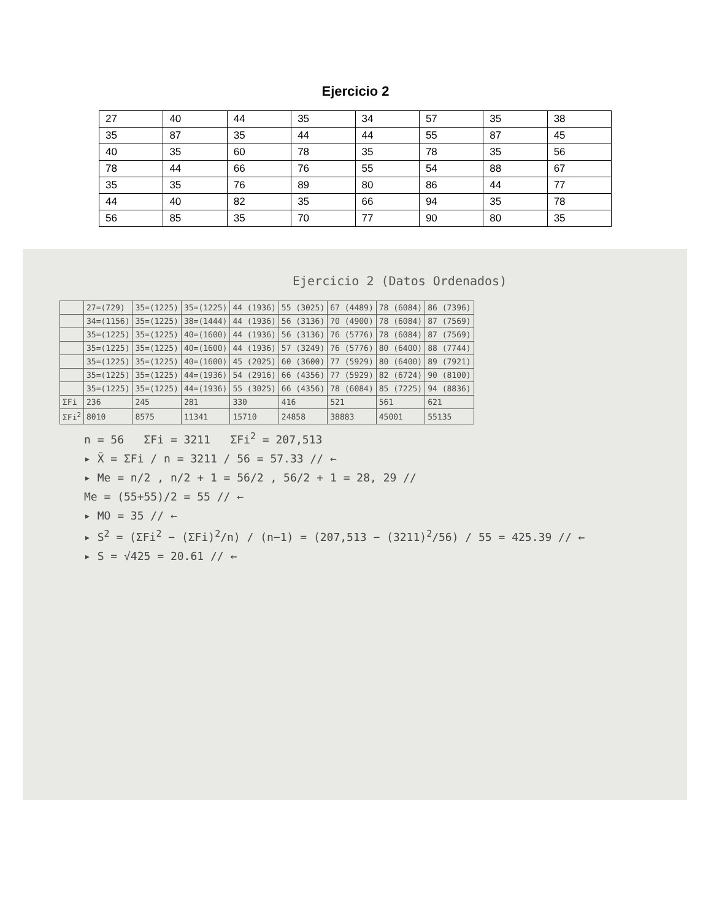Ejercicio 2
| 27 | 40 | 44 | 35 | 34 | 57 | 35 | 38 |
| 35 | 87 | 35 | 44 | 44 | 55 | 87 | 45 |
| 40 | 35 | 60 | 78 | 35 | 78 | 35 | 56 |
| 78 | 44 | 66 | 76 | 55 | 54 | 88 | 67 |
| 35 | 35 | 76 | 89 | 80 | 86 | 44 | 77 |
| 44 | 40 | 82 | 35 | 66 | 94 | 35 | 78 |
| 56 | 85 | 35 | 70 | 77 | 90 | 80 | 35 |
Ejercicio 2 (Datos Ordenados)
| | 27=(729) | 35=(1225) | 35=(1225) | 44 (1936) | 55 (3025) | 67 (4489) | 78 (6084) | 86 (7396) |
| | 34=(1156) | 35=(1225) | 38=(1444) | 44 (1936) | 56 (3136) | 70 (4900) | 78 (6084) | 87 (7569) |
| | 35=(1225) | 35=(1225) | 40=(1600) | 44 (1936) | 56 (3136) | 76 (5776) | 78 (6084) | 87 (7569) |
| | 35=(1225) | 35=(1225) | 40=(1600) | 44 (1936) | 57 (3249) | 76 (5776) | 80 (6400) | 88 (7744) |
| | 35=(1225) | 35=(1225) | 40=(1600) | 45 (2025) | 60 (3600) | 77 (5929) | 80 (6400) | 89 (7921) |
| | 35=(1225) | 35=(1225) | 44=(1936) | 54 (2916) | 66 (4356) | 77 (5929) | 82 (6724) | 90 (8100) |
| | 35=(1225) | 35=(1225) | 44=(1936) | 55 (3025) | 66 (4356) | 78 (6084) | 85 (7225) | 94 (8836) |
| ΣFi | 236 | 245 | 281 | 330 | 416 | 521 | 561 | 621 |
| ΣFi<sup>2</sup> | 8010 | 8575 | 11341 | 15710 | 24858 | 38883 | 45001 | 55135 |
n = 56 ΣFi = 3211 ΣFi<sup>2</sup> = 207,513
▸ X̄ = ΣFi / n = 3211 / 56 = 57.33 // ←
▸ Me = n/2 , n/2 + 1 = 56/2 , 56/2 + 1 = 28, 29 //
Me = (55+55)/2 = 55 // ←
▸ MO = 35 // ←
▸ S<sup>2</sup> = (ΣFi<sup>2</sup> − (ΣFi)<sup>2</sup>/n) / (n−1) = (207,513 − (3211)<sup>2</sup>/56) / 55 = 425.39 // ←
▸ S = √425 = 20.61 // ←